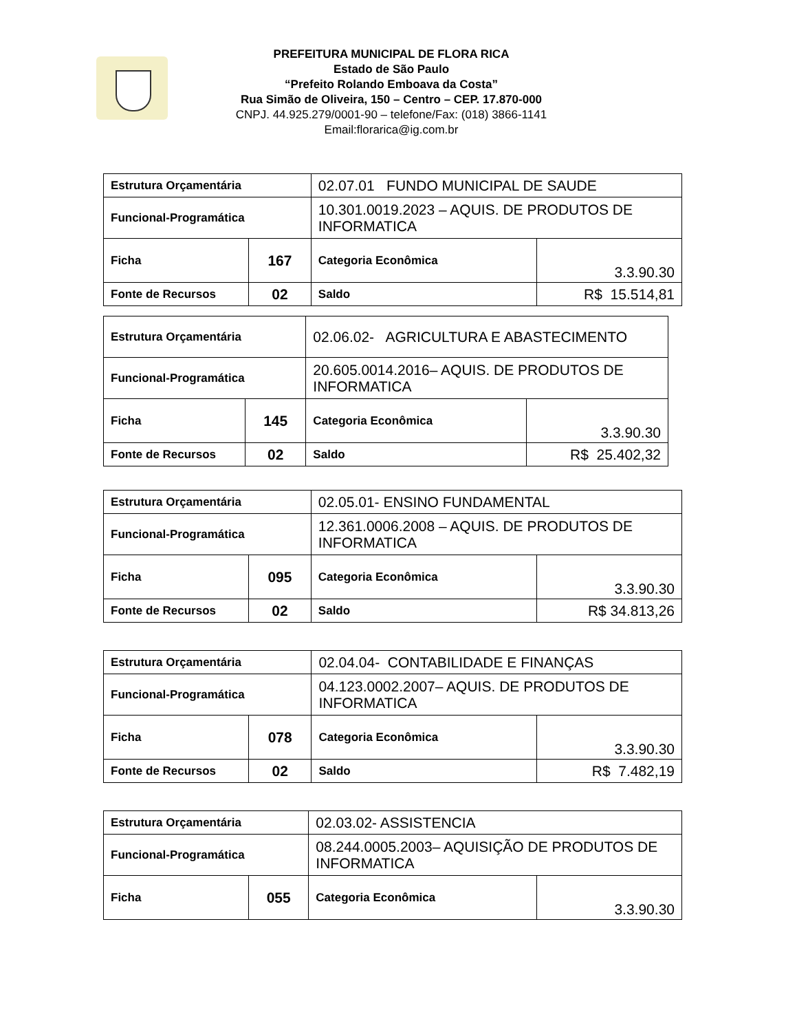PREFEITURA MUNICIPAL DE FLORA RICA
Estado de São Paulo
“Prefeito Rolando Emboava da Costa”
Rua Simão de Oliveira, 150 – Centro – CEP. 17.870-000
CNPJ. 44.925.279/0001-90 – telefone/Fax: (018) 3866-1141
Email:florarica@ig.com.br
| Estrutura Orçamentária | | 02.07.01 FUNDO MUNICIPAL DE SAUDE | |
| Funcional-Programática | | 10.301.0019.2023 – AQUIS. DE PRODUTOS DE INFORMATICA | |
| Ficha | 167 | Categoria Econômica | 3.3.90.30 |
| Fonte de Recursos | 02 | Saldo | R$ 15.514,81 |
| Estrutura Orçamentária | | 02.06.02- AGRICULTURA E ABASTECIMENTO | |
| Funcional-Programática | | 20.605.0014.2016– AQUIS. DE PRODUTOS DE INFORMATICA | |
| Ficha | 145 | Categoria Econômica | 3.3.90.30 |
| Fonte de Recursos | 02 | Saldo | R$ 25.402,32 |
| Estrutura Orçamentária | | 02.05.01- ENSINO FUNDAMENTAL | |
| Funcional-Programática | | 12.361.0006.2008 – AQUIS. DE PRODUTOS DE INFORMATICA | |
| Ficha | 095 | Categoria Econômica | 3.3.90.30 |
| Fonte de Recursos | 02 | Saldo | R$ 34.813,26 |
| Estrutura Orçamentária | | 02.04.04- CONTABILIDADE E FINANÇAS | |
| Funcional-Programática | | 04.123.0002.2007– AQUIS. DE PRODUTOS DE INFORMATICA | |
| Ficha | 078 | Categoria Econômica | 3.3.90.30 |
| Fonte de Recursos | 02 | Saldo | R$ 7.482,19 |
| Estrutura Orçamentária | | 02.03.02- ASSISTENCIA | |
| Funcional-Programática | | 08.244.0005.2003– AQUISIÇÃO DE PRODUTOS DE INFORMATICA | |
| Ficha | 055 | Categoria Econômica | 3.3.90.30 |